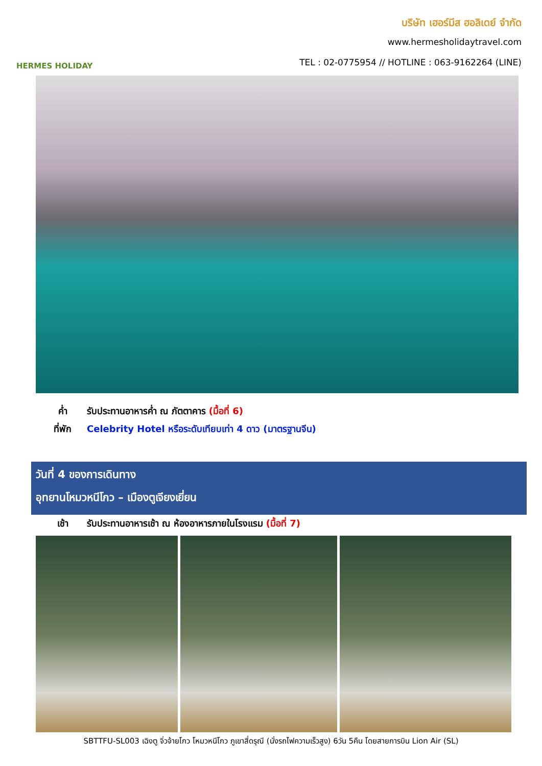HERMES HOLIDAY
บริษัท เฮอร์มีส ฮอลิเดย์ จำกัด
www.hermesholidaytravel.com
TEL : 02-0775954 // HOTLINE : 063-9162264 (LINE)
ค่ำ รับประทานอาหารค่ำ ณ ภัตตาคาร (มื้อที่ 6)
ที่พัก Celebrity Hotel หรือระดับเทียบเท่า 4 ดาว (มาตรฐานจีน)
วันที่ 4 ของการเดินทาง
อุทยานโหมวหนีโกว – เมืองตูเจียงเยี่ยน
เช้า รับประทานอาหารเช้า ณ ห้องอาหารภายในโรงแรม (มื้อที่ 7)
SBTTFU-SL003 เฉิงตู จิ่วจ้ายโกว โหมวหนีโกว ภูเขาสี่ดรุณี (นั่งรถไฟความเร็วสูง) 6วัน 5คืน โดยสายการบิน Lion Air (SL)